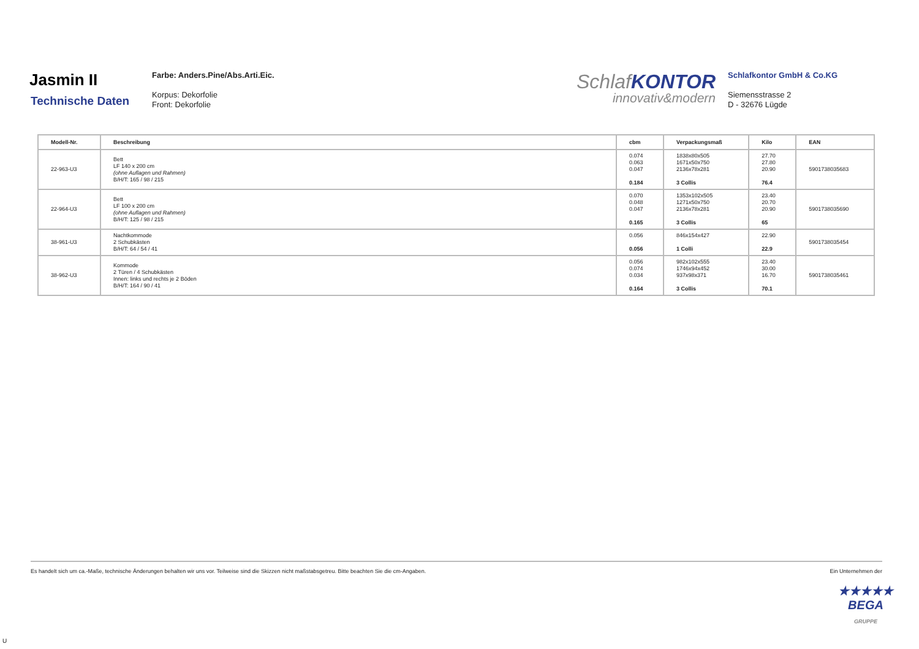Jasmin II
Technische Daten
Farbe: Anders.Pine/Abs.Arti.Eic.
Korpus: Dekorfolie
Front: Dekorfolie
SchlafKONTOR
innovativ&modern
Schlafkontor GmbH & Co.KG
Siemensstrasse 2
D - 32676 Lügde
| Modell-Nr. | Beschreibung | cbm | Verpackungsmaß | Kilo | EAN |
| --- | --- | --- | --- | --- | --- |
| 22-963-U3 | Bett LF 140 x 200 cm (ohne Auflagen und Rahmen) B/H/T: 165 / 98 / 215 | 0.074 0.063 0.047 0.184 | 1838x80x505 1671x50x750 2136x78x281 3 Collis | 27.70 27.80 20.90 76.4 | 5901738035683 |
| 22-964-U3 | Bett LF 100 x 200 cm (ohne Auflagen und Rahmen) B/H/T: 125 / 98 / 215 | 0.070 0.048 0.047 0.165 | 1353x102x505 1271x50x750 2136x78x281 3 Collis | 23.40 20.70 20.90 65 | 5901738035690 |
| 38-961-U3 | Nachtkommode 2 Schubkästen B/H/T: 64 / 54 / 41 | 0.056 0.056 | 846x154x427 1 Colli | 22.90 22.9 | 5901738035454 |
| 38-962-U3 | Kommode 2 Türen / 4 Schubkästen Innen: links und rechts je 2 Böden B/H/T: 164 / 90 / 41 | 0.056 0.074 0.034 0.164 | 982x102x555 1746x94x452 937x98x371 3 Collis | 23.40 30.00 16.70 70.1 | 5901738035461 |
Es handelt sich um ca.-Maße, technische Änderungen behalten wir uns vor. Teilweise sind die Skizzen nicht maßstabsgetreu. Bitte beachten Sie die cm-Angaben. Ein Unternehmen der
★★★★★
BEGA
GRUPPE
U